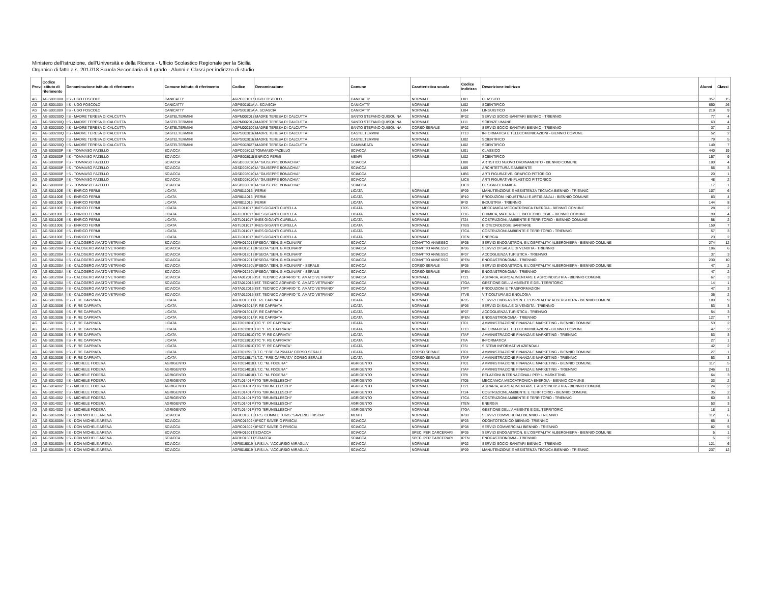Ministero dell'Istruzione, dell'Università e della Ricerca - Ufficio Scolastico Regionale per la Sicilia
Organico di fatto a.s. 2017/18 Scuola Secondaria di II grado - Alunni e Classi per indirizzo di studio
| Prov. | Codice istituto di riferimento | Denominazione istituto di riferimento | Comune istituto di riferimento | Codice | Denominazione | Comune | Caratteristica scuola | Codice indirizzo | Descrizione indirizzo | Alunni | Classi |
| --- | --- | --- | --- | --- | --- | --- | --- | --- | --- | --- | --- |
| AG | AGIS00100X | IIS - UGO FOSCOLO | CANICATTI' | AGPC001017 | UGO FOSCOLO | CANICATTI' | NORMALE | LI01 | CLASSICO | 357 | 15 |
| AG | AGIS00100X | IIS - UGO FOSCOLO | CANICATTI' | AGPS00101A | A. SCIASCIA | CANICATTI' | NORMALE | LI02 | SCIENTIFICO | 650 | 26 |
| AG | AGIS00100X | IIS - UGO FOSCOLO | CANICATTI' | AGPS00101A | A. SCIASCIA | CANICATTI' | NORMALE | LI04 | LINGUISTICO | 219 | 9 |
| AG | AGIS00200Q | IIS - MADRE TERESA DI CALCUTTA | CASTELTERMINI | AGPM002017 | MADRE TERESA DI CALCUTTA | SANTO STEFANO QUISQUINA | NORMALE | IP02 | SERVIZI SOCIO-SANITARI BIENNIO - TRIENNIO | 77 | 4 |
| AG | AGIS00200Q | IIS - MADRE TERESA DI CALCUTTA | CASTELTERMINI | AGPM002017 | MADRE TERESA DI CALCUTTA | SANTO STEFANO QUISQUINA | NORMALE | LI11 | SCIENZE UMANE | 63 | 4 |
| AG | AGIS00200Q | IIS - MADRE TERESA DI CALCUTTA | CASTELTERMINI | AGPM00250G | MADRE TERESA DI CALCUTTA | SANTO STEFANO QUISQUINA | CORSO SERALE | IP02 | SERVIZI SOCIO-SANITARI BIENNIO - TRIENNIO | 37 | 2 |
| AG | AGIS00200Q | IIS - MADRE TERESA DI CALCUTTA | CASTELTERMINI | AGPS002016 | MADRE TERESA DI CALCUTTA | CASTELTERMINI | NORMALE | IT13 | INFORMATICA E TELECOMUNICAZIONI - BIENNIO COMUNE | 52 | 2 |
| AG | AGIS00200Q | IIS - MADRE TERESA DI CALCUTTA | CASTELTERMINI | AGPS002016 | MADRE TERESA DI CALCUTTA | CASTELTERMINI | NORMALE | LI02 | SCIENTIFICO | 79 | 5 |
| AG | AGIS00200Q | IIS - MADRE TERESA DI CALCUTTA | CASTELTERMINI | AGPS002027 | MADRE TERESA DI CALCUTTA | CAMMARATA | NORMALE | LI02 | SCIENTIFICO | 149 | 7 |
| AG | AGIS00800P | IIS - TOMMASO FAZELLO | SCIACCA | AGPC008012 | TOMMASO FAZELLO | SCIACCA | NORMALE | LI01 | CLASSICO | 440 | 19 |
| AG | AGIS00800P | IIS - TOMMASO FAZELLO | SCIACCA | AGPS008015 | ENRICO FERMI | MENFI | NORMALE | LI02 | SCIENTIFICO | 157 | 9 |
| AG | AGIS00800P | IIS - TOMMASO FAZELLO | SCIACCA | AGSD00801G | IA "GIUSEPPE BONACHIA" | SCIACCA | | LI00 | ARTISTICO NUOVO ORDINAMENTO - BIENNIO COMUNE | 100 | 4 |
| AG | AGIS00800P | IIS - TOMMASO FAZELLO | SCIACCA | AGSD00801G | IA "GIUSEPPE BONACHIA" | SCIACCA | | LI05 | ARCHITETTURA E AMBIENTE | 56 | 3 |
| AG | AGIS00800P | IIS - TOMMASO FAZELLO | SCIACCA | AGSD00801G | IA "GIUSEPPE BONACHIA" | SCIACCA | | LIB6 | ARTI FIGURATIVE- GRAFICO PITTORICO | 20 | 1 |
| AG | AGIS00800P | IIS - TOMMASO FAZELLO | SCIACCA | AGSD00801G | IA "GIUSEPPE BONACHIA" | SCIACCA | | LIC6 | ARTI FIGURATIVE-PLASTICO PITTORICO | 48 | 2 |
| AG | AGIS00800P | IIS - TOMMASO FAZELLO | SCIACCA | AGSD00801G | IA "GIUSEPPE BONACHIA" | SCIACCA | | LIC9 | DESIGN-CERAMICA | 17 | 1 |
| AG | AGIS01100E | IIS - ENRICO FERMI | LICATA | AGRI011016 | FERMI | LICATA | NORMALE | IP09 | MANUTENZIONE E ASSISTENZA TECNICA BIENNIO - TRIENNIC | 107 | 6 |
| AG | AGIS01100E | IIS - ENRICO FERMI | LICATA | AGRI011016 | FERMI | LICATA | NORMALE | IP10 | PRODUZIONI INDUSTRIALI E ARTIGIANALI - BIENNIO COMUNE | 83 | 4 |
| AG | AGIS01100E | IIS - ENRICO FERMI | LICATA | AGRI011016 | FERMI | LICATA | NORMALE | IPID | INDUSTRIA - TRIENNIO | 144 | 8 |
| AG | AGIS01100E | IIS - ENRICO FERMI | LICATA | AGTL011017 | INES GIGANTI CURELLA | LICATA | NORMALE | IT05 | MECCANICA MECCATRONICA ENERGIA - BIENNIO COMUNE | 28 | 2 |
| AG | AGIS01100E | IIS - ENRICO FERMI | LICATA | AGTL011017 | INES GIGANTI CURELLA | LICATA | NORMALE | IT16 | CHIMICA, MATERIALI E BIOTECNOLOGIE - BIENNIO COMUNE | 99 | 4 |
| AG | AGIS01100E | IIS - ENRICO FERMI | LICATA | AGTL011017 | INES GIGANTI CURELLA | LICATA | NORMALE | IT24 | COSTRUZIONI, AMBIENTE E TERRITORIO - BIENNIO COMUNE | 58 | 2 |
| AG | AGIS01100E | IIS - ENRICO FERMI | LICATA | AGTL011017 | INES GIGANTI CURELLA | LICATA | NORMALE | ITBS | BIOTECNOLOGIE SANITARIE | 159 | 7 |
| AG | AGIS01100E | IIS - ENRICO FERMI | LICATA | AGTL011017 | INES GIGANTI CURELLA | LICATA | NORMALE | ITCA | COSTRUZIONI AMBIENTE E TERRITORIO - TRIENNIC | 57 | 3 |
| AG | AGIS01100E | IIS - ENRICO FERMI | LICATA | AGTL011017 | INES GIGANTI CURELLA | LICATA | NORMALE | ITEN | ENERGIA | 23 | 2 |
| AG | AGIS01200A | IIS - CALOGERO AMATO VETRANO | SCIACCA | AGRH01201E | IPSEOA "SEN. G.MOLINARI" | SCIACCA | CONVITTO ANNESSO | IP05 | SERVIZI ENOGASTRON. E L'OSPITALITA' ALBERGHIERA - BIENNIO COMUNE | 274 | 12 |
| AG | AGIS01200A | IIS - CALOGERO AMATO VETRANO | SCIACCA | AGRH01201E | IPSEOA "SEN. G.MOLINARI" | SCIACCA | CONVITTO ANNESSO | IP06 | SERVIZI DI SALA E DI VENDITA - TRIENNIO | 106 | 6 |
| AG | AGIS01200A | IIS - CALOGERO AMATO VETRANO | SCIACCA | AGRH01201E | IPSEOA "SEN. G.MOLINARI" | SCIACCA | CONVITTO ANNESSO | IP07 | ACCOGLIENZA TURISTICA - TRIENNIO | 37 | 3 |
| AG | AGIS01200A | IIS - CALOGERO AMATO VETRANO | SCIACCA | AGRH01201E | IPSEOA "SEN. G.MOLINARI" | SCIACCA | CONVITTO ANNESSO | IPEN | ENOGASTRONOMIA - TRIENNIO | 230 | 10 |
| AG | AGIS01200A | IIS - CALOGERO AMATO VETRANO | SCIACCA | AGRH01250V | IPSEOA "SEN. G.MOLINARI" - SERALE | SCIACCA | CORSO SERALE | IP05 | SERVIZI ENOGASTRON. E L'OSPITALITA' ALBERGHIERA - BIENNIO COMUNE | 47 | 2 |
| AG | AGIS01200A | IIS - CALOGERO AMATO VETRANO | SCIACCA | AGRH01250V | IPSEOA "SEN. G.MOLINARI" - SERALE | SCIACCA | CORSO SERALE | IPEN | ENOGASTRONOMIA - TRIENNIO | 47 | 2 |
| AG | AGIS01200A | IIS - CALOGERO AMATO VETRANO | SCIACCA | AGTA012016 | IST. TECNICO AGRARIO "C. AMATO VETRANO" | SCIACCA | NORMALE | IT21 | AGRARIA, AGROALIMENTARE E AGROINDUSTRIA - BIENNIO COMUNE | 67 | 3 |
| AG | AGIS01200A | IIS - CALOGERO AMATO VETRANO | SCIACCA | AGTA012016 | IST. TECNICO AGRARIO "C. AMATO VETRANO" | SCIACCA | NORMALE | ITGA | GESTIONE DELL'AMBIENTE E DEL TERRITORIC | 14 | 1 |
| AG | AGIS01200A | IIS - CALOGERO AMATO VETRANO | SCIACCA | AGTA012016 | IST. TECNICO AGRARIO "C. AMATO VETRANO" | SCIACCA | NORMALE | ITPT | PRODUZIONI E TRASFORMAZIONI | 47 | 3 |
| AG | AGIS01200A | IIS - CALOGERO AMATO VETRANO | SCIACCA | AGTA012016 | IST. TECNICO AGRARIO "C. AMATO VETRANO" | SCIACCA | NORMALE | ITVE | VITICOLTURA ED ENOLOGIA | 36 | 2 |
| AG | AGIS013006 | IIS - F. RE CAPRIATA | LICATA | AGRH01301A | F. RE CAPRIATA | LICATA | NORMALE | IP05 | SERVIZI ENOGASTRON. E L'OSPITALITA' ALBERGHIERA - BIENNIO COMUNE | 189 | 9 |
| AG | AGIS013006 | IIS - F. RE CAPRIATA | LICATA | AGRH01301A | F. RE CAPRIATA | LICATA | NORMALE | IP06 | SERVIZI DI SALA E DI VENDITA - TRIENNIO | 53 | 3 |
| AG | AGIS013006 | IIS - F. RE CAPRIATA | LICATA | AGRH01301A | F. RE CAPRIATA | LICATA | NORMALE | IP07 | ACCOGLIENZA TURISTICA - TRIENNIO | 54 | 3 |
| AG | AGIS013006 | IIS - F. RE CAPRIATA | LICATA | AGRH01301A | F. RE CAPRIATA | LICATA | NORMALE | IPEN | ENOGASTRONOMIA - TRIENNIO | 127 | 7 |
| AG | AGIS013006 | IIS - F. RE CAPRIATA | LICATA | AGTD01301C | ITC "F. RE CAPRIATA" | LICATA | NORMALE | IT01 | AMMINISTRAZIONE FINANZA E MARKETING - BIENNIO COMUNE | 53 | 2 |
| AG | AGIS013006 | IIS - F. RE CAPRIATA | LICATA | AGTD01301C | ITC "F. RE CAPRIATA" | LICATA | NORMALE | IT13 | INFORMATICA E TELECOMUNICAZIONI - BIENNIO COMUNE | 47 | 2 |
| AG | AGIS013006 | IIS - F. RE CAPRIATA | LICATA | AGTD01301C | ITC "F. RE CAPRIATA" | LICATA | NORMALE | ITAF | AMMINISTRAZIONE FINANZA E MARKETING - TRIENNIC | 53 | 3 |
| AG | AGIS013006 | IIS - F. RE CAPRIATA | LICATA | AGTD01301C | ITC "F. RE CAPRIATA" | LICATA | NORMALE | ITIA | INFORMATICA | 27 | 1 |
| AG | AGIS013006 | IIS - F. RE CAPRIATA | LICATA | AGTD01301C | ITC "F. RE CAPRIATA" | LICATA | NORMALE | ITSI | SISTEMI INFORMATIVI AZIENDALI | 42 | 2 |
| AG | AGIS013006 | IIS - F. RE CAPRIATA | LICATA | AGTD01351T | I.T.C. "F.RE CAPRIATA" CORSO SERALE | LICATA | CORSO SERALE | IT01 | AMMINISTRAZIONE FINANZA E MARKETING - BIENNIO COMUNE | 27 | 1 |
| AG | AGIS013006 | IIS - F. RE CAPRIATA | LICATA | AGTD01351T | I.T.C. "F.RE CAPRIATA" CORSO SERALE | LICATA | CORSO SERALE | ITAF | AMMINISTRAZIONE FINANZA E MARKETING - TRIENNIC | 53 | 3 |
| AG | AGIS014002 | IIS - MICHELE FODERA | AGRIGENTO | AGTD014018 | I.T.C. "M. FODERA'" | AGRIGENTO | NORMALE | IT01 | AMMINISTRAZIONE FINANZA E MARKETING - BIENNIO COMUNE | 117 | 5 |
| AG | AGIS014002 | IIS - MICHELE FODERA | AGRIGENTO | AGTD014018 | I.T.C. "M. FODERA'" | AGRIGENTO | NORMALE | ITAF | AMMINISTRAZIONE FINANZA E MARKETING - TRIENNIC | 246 | 11 |
| AG | AGIS014002 | IIS - MICHELE FODERA | AGRIGENTO | AGTD014018 | I.T.C. "M. FODERA'" | AGRIGENTO | NORMALE | ITRI | RELAZIONI INTERNAZIONALI PER IL MARKETING | 64 | 3 |
| AG | AGIS014002 | IIS - MICHELE FODERA | AGRIGENTO | AGTL01401P | ITG "BRUNELLESCHI" | AGRIGENTO | NORMALE | IT05 | MECCANICA MECCATRONICA ENERGIA - BIENNIO COMUNE | 33 | 2 |
| AG | AGIS014002 | IIS - MICHELE FODERA | AGRIGENTO | AGTL01401P | ITG "BRUNELLESCHI" | AGRIGENTO | NORMALE | IT21 | AGRARIA, AGROALIMENTARE E AGROINDUSTRIA - BIENNIO COMUNE | 24 | 2 |
| AG | AGIS014002 | IIS - MICHELE FODERA | AGRIGENTO | AGTL01401P | ITG "BRUNELLESCHI" | AGRIGENTO | NORMALE | IT24 | COSTRUZIONI, AMBIENTE E TERRITORIO - BIENNIO COMUNE | 35 | 2 |
| AG | AGIS014002 | IIS - MICHELE FODERA | AGRIGENTO | AGTL01401P | ITG "BRUNELLESCHI" | AGRIGENTO | NORMALE | ITCA | COSTRUZIONI AMBIENTE E TERRITORIO - TRIENNIC | 60 | 3 |
| AG | AGIS014002 | IIS - MICHELE FODERA | AGRIGENTO | AGTL01401P | ITG "BRUNELLESCHI" | AGRIGENTO | NORMALE | ITEN | ENERGIA | 53 | 3 |
| AG | AGIS014002 | IIS - MICHELE FODERA | AGRIGENTO | AGTL01401P | ITG "BRUNELLESCHI" | AGRIGENTO | NORMALE | ITGA | GESTIONE DELL'AMBIENTE E DEL TERRITORIC | 18 | 1 |
| AG | AGIS01600N | IIS - DON MICHELE ARENA | SCIACCA | AGRC01601L | I.P.S. COMM.E TURIS."SAVERIO FRISCIA" | MENFI | NORMALE | IP08 | SERVIZI COMMERCIALI BIENNIO - TRIENNIO | 112 | 6 |
| AG | AGIS01600N | IIS - DON MICHELE ARENA | SCIACCA | AGRC01602N | IPSCT SAVERIO FRISCIA | SCIACCA | NORMALE | IP03 | ODONTOTECNICO BIENNIO- TRIENNIC | 65 | 4 |
| AG | AGIS01600N | IIS - DON MICHELE ARENA | SCIACCA | AGRC01602N | IPSCT SAVERIO FRISCIA | SCIACCA | NORMALE | IP08 | SERVIZI COMMERCIALI BIENNIO - TRIENNIO | 82 | 5 |
| AG | AGIS01600N | IIS - DON MICHELE ARENA | SCIACCA | AGRH01601T | SCIACCA | SCIACCA | SPEC. PER CARCERARI | IP05 | SERVIZI ENOGASTRON. E L'OSPITALITA' ALBERGHIERA - BIENNIO COMUNE | 5 | 1 |
| AG | AGIS01600N | IIS - DON MICHELE ARENA | SCIACCA | AGRH01601T | SCIACCA | SCIACCA | SPEC. PER CARCERARI | IPEN | ENOGASTRONOMIA - TRIENNIO | 5 | 2 |
| AG | AGIS01600N | IIS - DON MICHELE ARENA | SCIACCA | AGRI016019 | I.P.S.I.A. "ACCURSIO MIRAGLIA" | SCIACCA | NORMALE | IP02 | SERVIZI SOCIO-SANITARI BIENNIO - TRIENNIO | 121 | 6 |
| AG | AGIS01600N | IIS - DON MICHELE ARENA | SCIACCA | AGRI016019 | I.P.S.I.A. "ACCURSIO MIRAGLIA" | SCIACCA | NORMALE | IP09 | MANUTENZIONE E ASSISTENZA TECNICA BIENNIO - TRIENNIC | 237 | 12 |